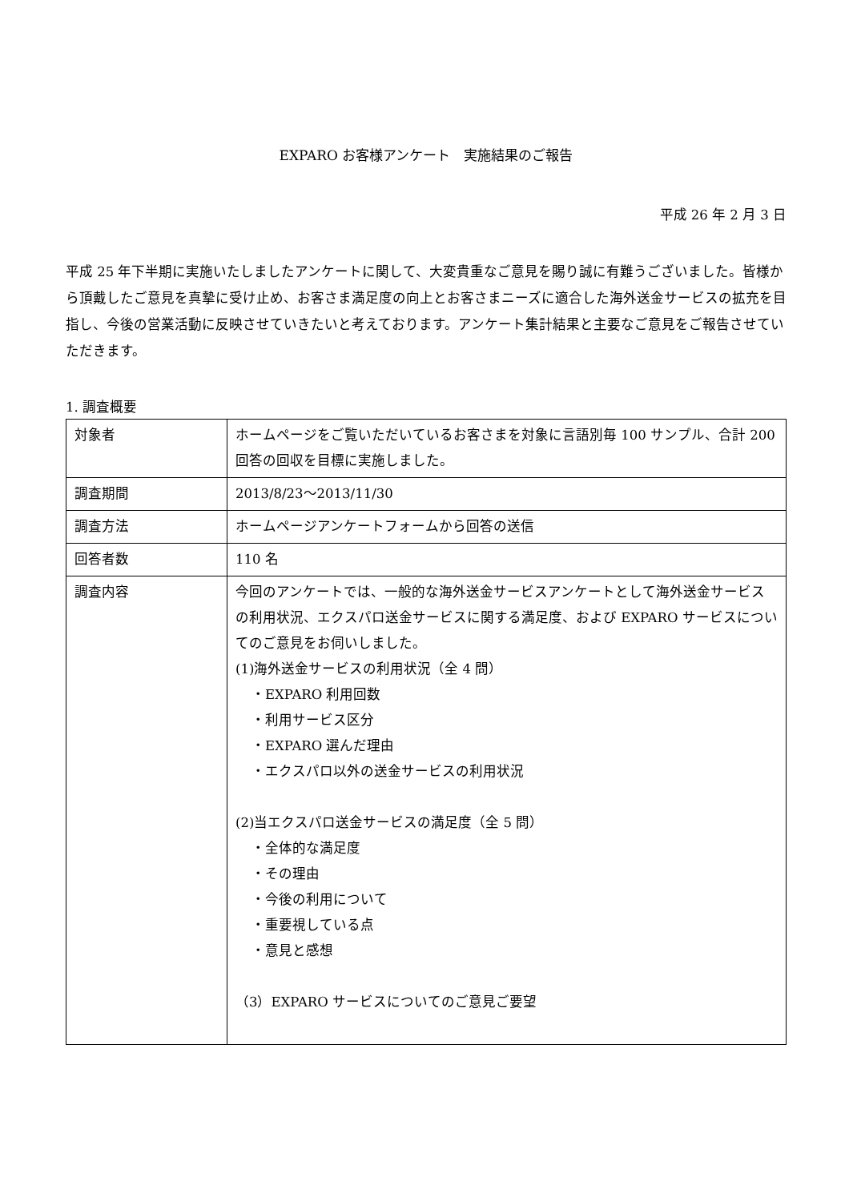EXPARO お客様アンケート　実施結果のご報告
平成 26 年 2 月 3 日
平成 25 年下半期に実施いたしましたアンケートに関して、大変貴重なご意見を賜り誠に有難うございました。皆様から頂戴したご意見を真摯に受け止め、お客さま満足度の向上とお客さまニーズに適合した海外送金サービスの拡充を目指し、今後の営業活動に反映させていきたいと考えております。アンケート集計結果と主要なご意見をご報告させていただきます。
1. 調査概要
| 対象者 | ホームページをご覧いただいているお客さまを対象に言語別毎 100 サンプル、合計 200 回答の回収を目標に実施しました。 |
| 調査期間 | 2013/8/23～2013/11/30 |
| 調査方法 | ホームページアンケートフォームから回答の送信 |
| 回答者数 | 110 名 |
| 調査内容 | 今回のアンケートでは、一般的な海外送金サービスアンケートとして海外送金サービスの利用状況、エクスパロ送金サービスに関する満足度、および EXPARO サービスについてのご意見をお伺いしました。 (1)海外送金サービスの利用状況（全 4 問） ・EXPARO 利用回数 ・利用サービス区分 ・EXPARO 選んだ理由 ・エクスパロ以外の送金サービスの利用状況 (2)当エクスパロ送金サービスの満足度（全 5 問） ・全体的な満足度 ・その理由 ・今後の利用について ・重要視している点 ・意見と感想 （3）EXPARO サービスについてのご意見ご要望 |